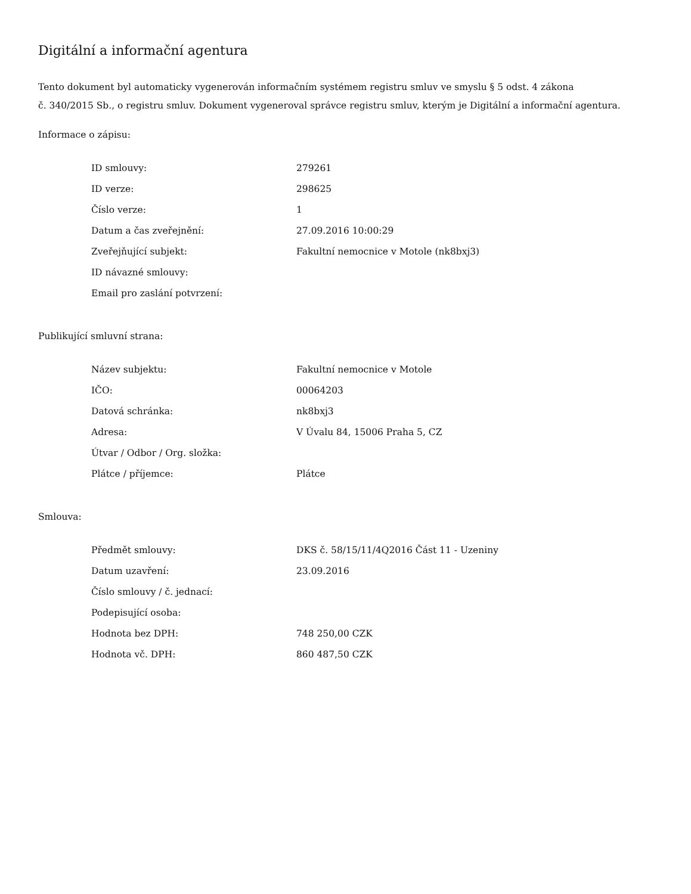Digitální a informační agentura
Tento dokument byl automaticky vygenerován informačním systémem registru smluv ve smyslu § 5 odst. 4 zákona
č. 340/2015 Sb., o registru smluv. Dokument vygeneroval správce registru smluv, kterým je Digitální a informační agentura.
Informace o zápisu:
| ID smlouvy: | 279261 |
| ID verze: | 298625 |
| Číslo verze: | 1 |
| Datum a čas zveřejnění: | 27.09.2016 10:00:29 |
| Zveřejňující subjekt: | Fakultní nemocnice v Motole (nk8bxj3) |
| ID návazné smlouvy: | |
| Email pro zaslání potvrzení: | |
Publikující smluvní strana:
| Název subjektu: | Fakultní nemocnice v Motole |
| IČO: | 00064203 |
| Datová schránka: | nk8bxj3 |
| Adresa: | V Úvalu 84, 15006 Praha 5, CZ |
| Útvar / Odbor / Org. složka: | |
| Plátce / příjemce: | Plátce |
Smlouva:
| Předmět smlouvy: | DKS č. 58/15/11/4Q2016 Část 11 - Uzeniny |
| Datum uzavření: | 23.09.2016 |
| Číslo smlouvy / č. jednací: | |
| Podepisující osoba: | |
| Hodnota bez DPH: | 748 250,00 CZK |
| Hodnota vč. DPH: | 860 487,50 CZK |